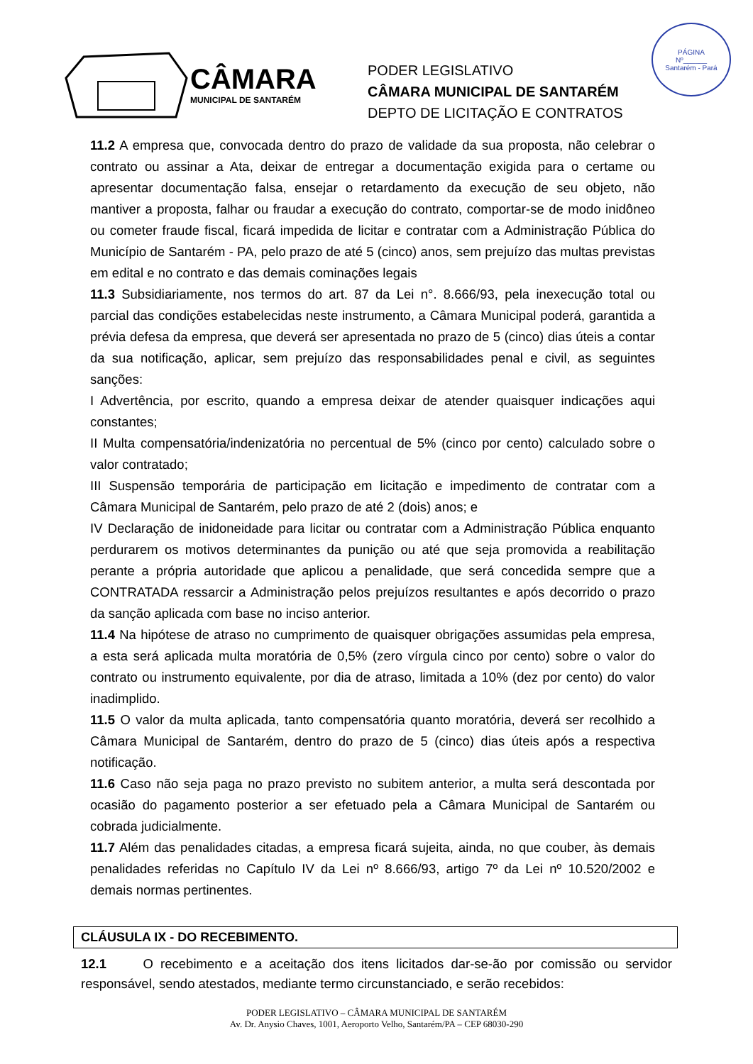PÁGINA
Nº______
Santarém - Pará
CÂMARA
MUNICIPAL DE SANTARÉM
PODER LEGISLATIVO
CÂMARA MUNICIPAL DE SANTARÉM
DEPTO DE LICITAÇÃO E CONTRATOS
11.2 A empresa que, convocada dentro do prazo de validade da sua proposta, não celebrar o contrato ou assinar a Ata, deixar de entregar a documentação exigida para o certame ou apresentar documentação falsa, ensejar o retardamento da execução de seu objeto, não mantiver a proposta, falhar ou fraudar a execução do contrato, comportar-se de modo inidôneo ou cometer fraude fiscal, ficará impedida de licitar e contratar com a Administração Pública do Município de Santarém - PA, pelo prazo de até 5 (cinco) anos, sem prejuízo das multas previstas em edital e no contrato e das demais cominações legais
11.3 Subsidiariamente, nos termos do art. 87 da Lei n°. 8.666/93, pela inexecução total ou parcial das condições estabelecidas neste instrumento, a Câmara Municipal poderá, garantida a prévia defesa da empresa, que deverá ser apresentada no prazo de 5 (cinco) dias úteis a contar da sua notificação, aplicar, sem prejuízo das responsabilidades penal e civil, as seguintes sanções:
I Advertência, por escrito, quando a empresa deixar de atender quaisquer indicações aqui constantes;
II Multa compensatória/indenizatória no percentual de 5% (cinco por cento) calculado sobre o valor contratado;
III Suspensão temporária de participação em licitação e impedimento de contratar com a Câmara Municipal de Santarém, pelo prazo de até 2 (dois) anos; e
IV Declaração de inidoneidade para licitar ou contratar com a Administração Pública enquanto perdurarem os motivos determinantes da punição ou até que seja promovida a reabilitação perante a própria autoridade que aplicou a penalidade, que será concedida sempre que a CONTRATADA ressarcir a Administração pelos prejuízos resultantes e após decorrido o prazo da sanção aplicada com base no inciso anterior.
11.4 Na hipótese de atraso no cumprimento de quaisquer obrigações assumidas pela empresa, a esta será aplicada multa moratória de 0,5% (zero vírgula cinco por cento) sobre o valor do contrato ou instrumento equivalente, por dia de atraso, limitada a 10% (dez por cento) do valor inadimplido.
11.5 O valor da multa aplicada, tanto compensatória quanto moratória, deverá ser recolhido a Câmara Municipal de Santarém, dentro do prazo de 5 (cinco) dias úteis após a respectiva notificação.
11.6 Caso não seja paga no prazo previsto no subitem anterior, a multa será descontada por ocasião do pagamento posterior a ser efetuado pela a Câmara Municipal de Santarém ou cobrada judicialmente.
11.7 Além das penalidades citadas, a empresa ficará sujeita, ainda, no que couber, às demais penalidades referidas no Capítulo IV da Lei nº 8.666/93, artigo 7º da Lei nº 10.520/2002 e demais normas pertinentes.
CLÁUSULA IX - DO RECEBIMENTO.
12.1 O recebimento e a aceitação dos itens licitados dar-se-ão por comissão ou servidor responsável, sendo atestados, mediante termo circunstanciado, e serão recebidos:
PODER LEGISLATIVO – CÂMARA MUNICIPAL DE SANTARÉM
Av. Dr. Anysio Chaves, 1001, Aeroporto Velho, Santarém/PA – CEP 68030-290